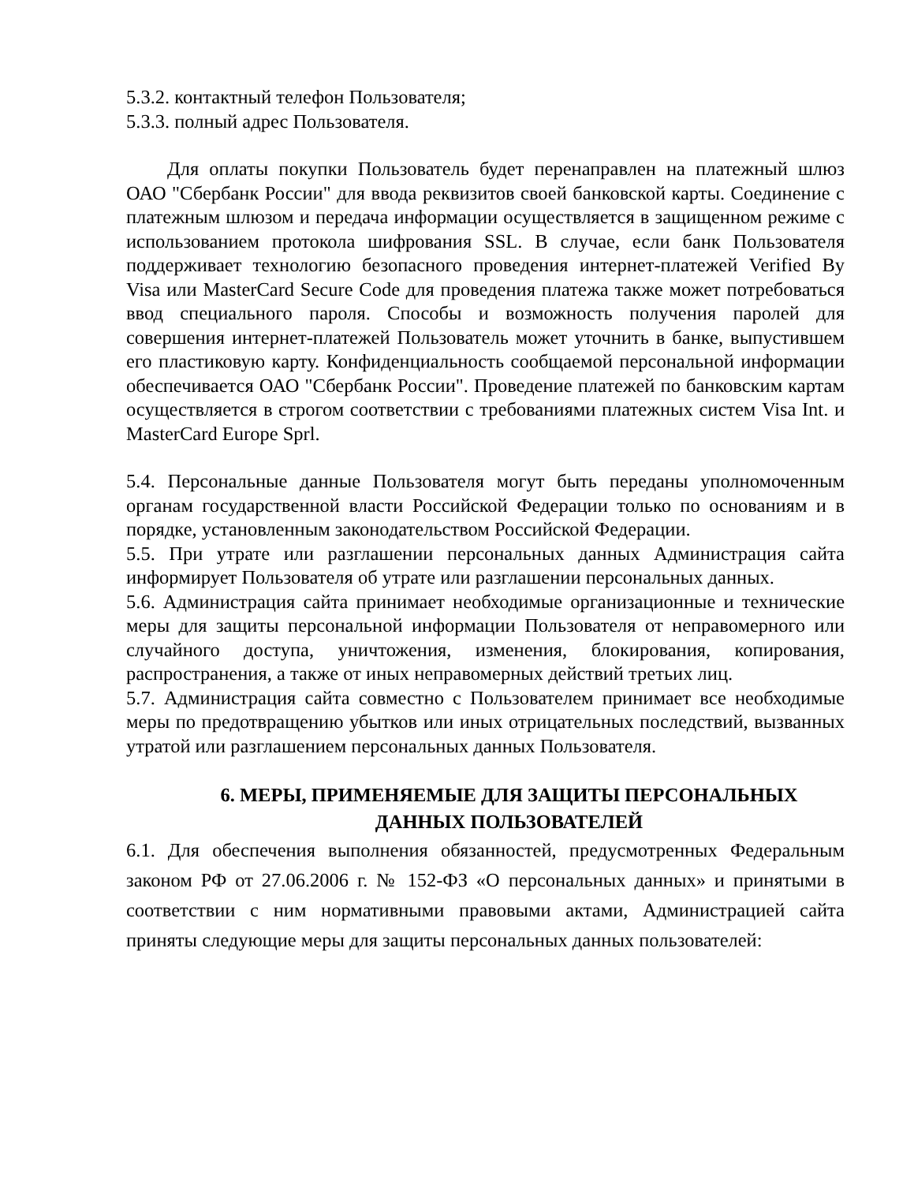5.3.2. контактный телефон Пользователя;
5.3.3. полный адрес Пользователя.
Для оплаты покупки Пользователь будет перенаправлен на платежный шлюз ОАО "Сбербанк России" для ввода реквизитов своей банковской карты. Соединение с платежным шлюзом и передача информации осуществляется в защищенном режиме с использованием протокола шифрования SSL. В случае, если банк Пользователя поддерживает технологию безопасного проведения интернет-платежей Verified By Visa или MasterCard Secure Code для проведения платежа также может потребоваться ввод специального пароля. Способы и возможность получения паролей для совершения интернет-платежей Пользователь может уточнить в банке, выпустившем его пластиковую карту. Конфиденциальность сообщаемой персональной информации обеспечивается ОАО "Сбербанк России". Проведение платежей по банковским картам осуществляется в строгом соответствии с требованиями платежных систем Visa Int. и MasterCard Europe Sprl.
5.4. Персональные данные Пользователя могут быть переданы уполномоченным органам государственной власти Российской Федерации только по основаниям и в порядке, установленным законодательством Российской Федерации.
5.5. При утрате или разглашении персональных данных Администрация сайта информирует Пользователя об утрате или разглашении персональных данных.
5.6. Администрация сайта принимает необходимые организационные и технические меры для защиты персональной информации Пользователя от неправомерного или случайного доступа, уничтожения, изменения, блокирования, копирования, распространения, а также от иных неправомерных действий третьих лиц.
5.7. Администрация сайта совместно с Пользователем принимает все необходимые меры по предотвращению убытков или иных отрицательных последствий, вызванных утратой или разглашением персональных данных Пользователя.
6. МЕРЫ, ПРИМЕНЯЕМЫЕ ДЛЯ ЗАЩИТЫ ПЕРСОНАЛЬНЫХ ДАННЫХ ПОЛЬЗОВАТЕЛЕЙ
6.1. Для обеспечения выполнения обязанностей, предусмотренных Федеральным законом РФ от 27.06.2006 г. № 152-ФЗ «О персональных данных» и принятыми в соответствии с ним нормативными правовыми актами, Администрацией сайта приняты следующие меры для защиты персональных данных пользователей: